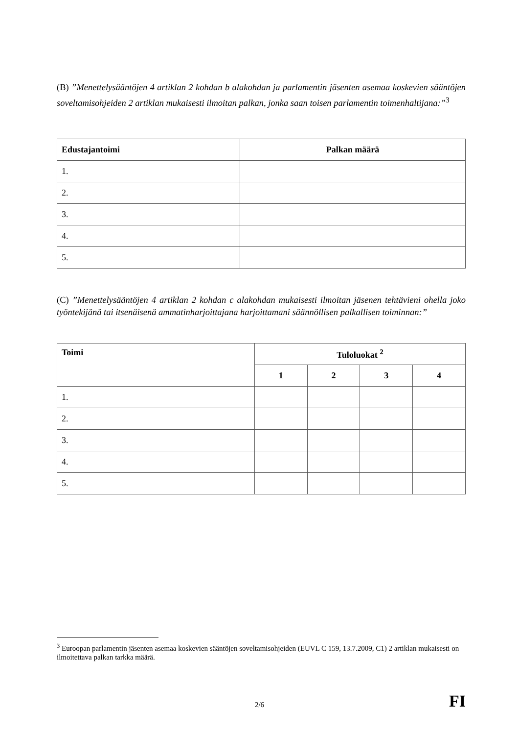(B) ”Menettelysääntöjen 4 artiklan 2 kohdan b alakohdan ja parlamentin jäsenten asemaa koskevien sääntöjen soveltamisohjeiden 2 artiklan mukaisesti ilmoitan palkan, jonka saan toisen parlamentin toimenhaltijana:”<sup>3</sup>
| Edustajantoimi | Palkan määrä |
| --- | --- |
| 1. | |
| 2. | |
| 3. | |
| 4. | |
| 5. | |
(C) ”Menettelysääntöjen 4 artiklan 2 kohdan c alakohdan mukaisesti ilmoitan jäsenen tehtävieni ohella joko työntekijänä tai itsenäisenä ammatinharjoittajana harjoittamani säännöllisen palkallisen toiminnan:”
| Toimi | Tuloluokat <sup>2</sup> | | | |
| --- | --- | --- | --- | --- |
| | 1 | 2 | 3 | 4 |
| 1. | | | | |
| 2. | | | | |
| 3. | | | | |
| 4. | | | | |
| 5. | | | | |
<sup>3</sup> Euroopan parlamentin jäsenten asemaa koskevien sääntöjen soveltamisohjeiden (EUVL C 159, 13.7.2009, C1) 2 artiklan mukaisesti on ilmoitettava palkan tarkka määrä.
2/6 FI